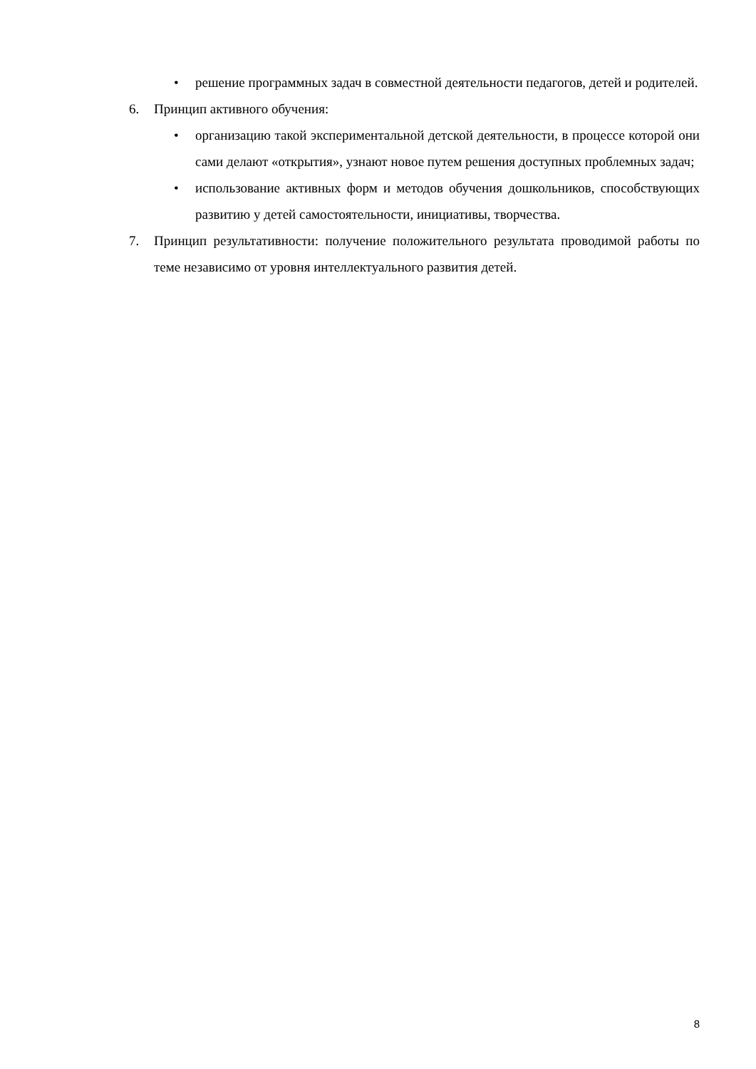• решение программных задач в совместной деятельности педагогов, детей и родителей.
6. Принцип активного обучения:
• организацию такой экспериментальной детской деятельности, в процессе которой они сами делают «открытия», узнают новое путем решения доступных проблемных задач;
• использование активных форм и методов обучения дошкольников, способствующих развитию у детей самостоятельности, инициативы, творчества.
7. Принцип результативности: получение положительного результата проводимой работы по теме независимо от уровня интеллектуального развития детей.
8